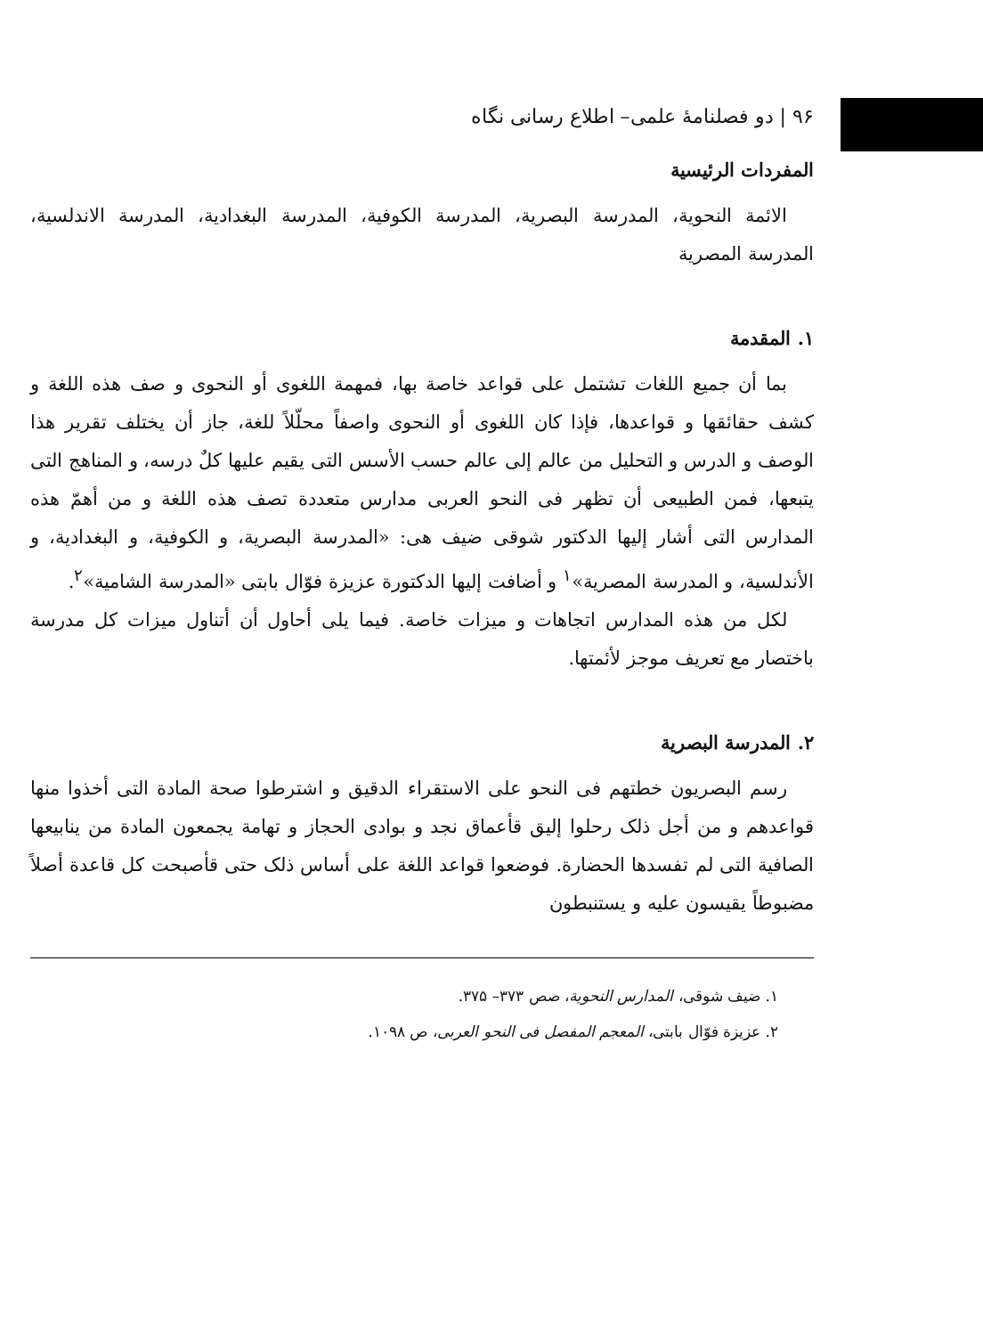۹۶ | دو فصلنامۀ علمی– اطلاع رسانی نگاه
المفردات الرئيسية
الائمة النحوية، المدرسة البصرية، المدرسة الكوفية، المدرسة البغدادية، المدرسة الاندلسية، المدرسة المصرية
۱. المقدمة
بما أن جميع اللغات تشتمل على قواعد خاصة بها، فمهمة اللغوى أو النحوى و صف هذه اللغة و كشف حقائقها و قواعدها، فإذا كان اللغوى أو النحوى واصفاً محلّلاً للغة، جاز أن يختلف تقرير هذا الوصف و الدرس و التحليل من عالم إلى عالم حسب الأسس التى يقيم عليها كلٌ درسه، و المناهج التى يتبعها، فمن الطبيعى أن تظهر فى النحو العربى مدارس متعددة تصف هذه اللغة و من أهمّ هذه المدارس التى أشار إليها الدكتور شوقى ضيف هى: «المدرسة البصرية، و الكوفية، و البغدادية، و الأندلسية، و المدرسة المصرية»<sup>۱</sup> و أضافت إليها الدكتورة عزيزة فوّال بابتى «المدرسة الشامية»<sup>۲</sup>.
لكل من هذه المدارس اتجاهات و ميزات خاصة. فيما يلى أحاول أن أتناول ميزات كل مدرسة باختصار مع تعريف موجز لأئمتها.
۲. المدرسة البصرية
رسم البصريون خطتهم فى النحو على الاستقراء الدقيق و اشترطوا صحة المادة التى أخذوا منها قواعدهم و من أجل ذلک رحلوا إليق قأعماق نجد و بوادى الحجاز و تهامة يجمعون المادة من ينابيعها الصافية التى لم تفسدها الحضارة. فوضعوا قواعد اللغة على أساس ذلک حتى قأصبحت كل قاعدة أصلاً مضبوطاً يقيسون عليه و يستنبطون
۱. ضيف شوقى، المدارس النحوية، صص ۳۷۳– ۳۷۵.
۲. عزيزة فوّال بابتى، المعجم المفصل فى النحو العربى، ص ۱۰۹۸.